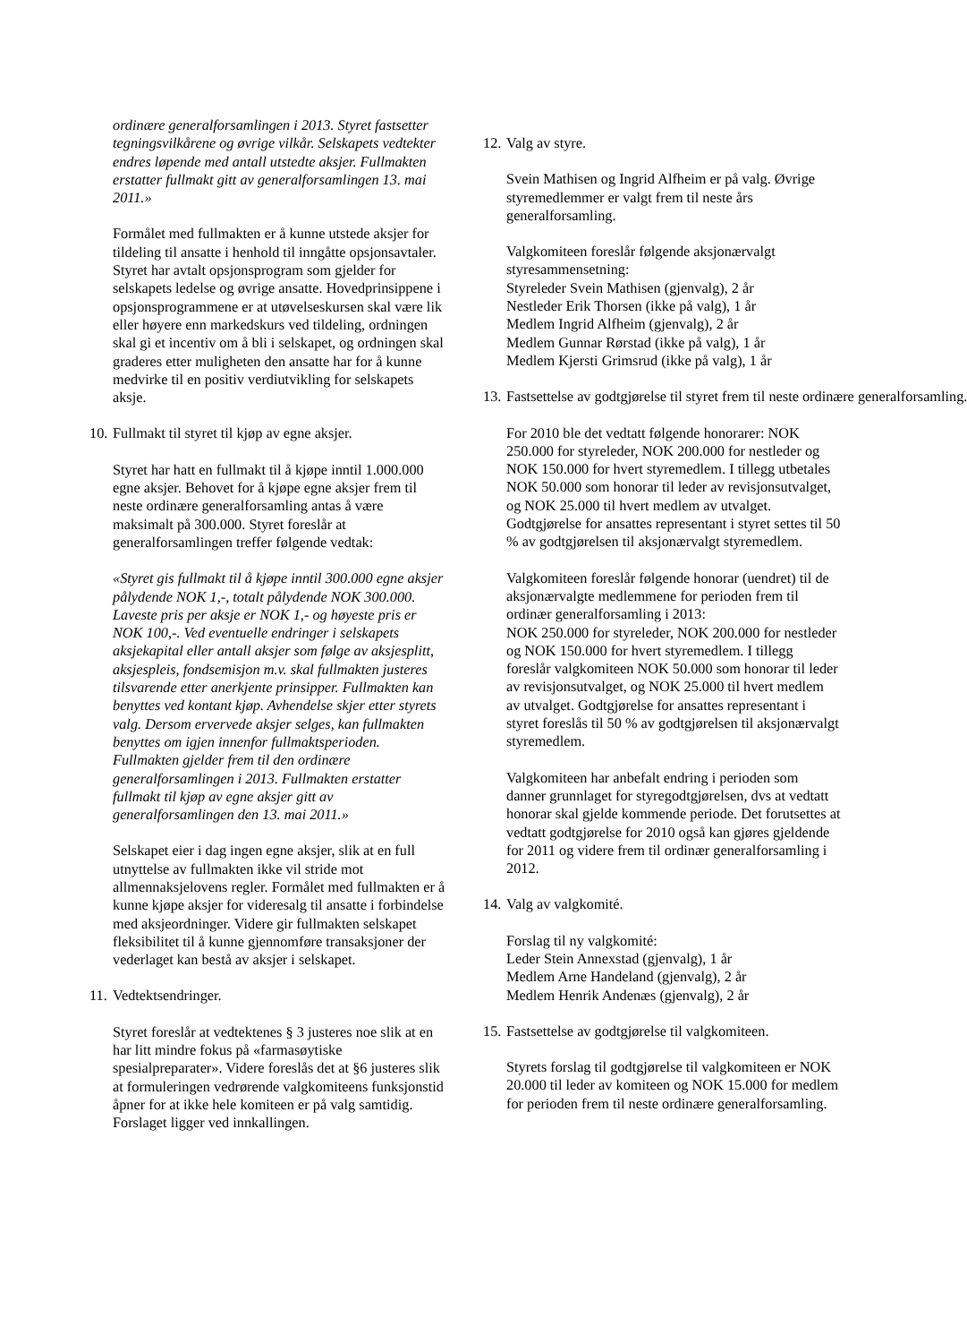ordinære generalforsamlingen i 2013. Styret fastsetter tegningsvilkårene og øvrige vilkår. Selskapets vedtekter endres løpende med antall utstedte aksjer. Fullmakten erstatter fullmakt gitt av generalforsamlingen 13. mai 2011.»
Formålet med fullmakten er å kunne utstede aksjer for tildeling til ansatte i henhold til inngåtte opsjonsavtaler. Styret har avtalt opsjonsprogram som gjelder for selskapets ledelse og øvrige ansatte. Hovedprinsippene i opsjonsprogrammene er at utøvelseskursen skal være lik eller høyere enn markedskurs ved tildeling, ordningen skal gi et incentiv om å bli i selskapet, og ordningen skal graderes etter muligheten den ansatte har for å kunne medvirke til en positiv verdiutvikling for selskapets aksje.
10. Fullmakt til styret til kjøp av egne aksjer.
Styret har hatt en fullmakt til å kjøpe inntil 1.000.000 egne aksjer. Behovet for å kjøpe egne aksjer frem til neste ordinære generalforsamling antas å være maksimalt på 300.000. Styret foreslår at generalforsamlingen treffer følgende vedtak:
«Styret gis fullmakt til å kjøpe inntil 300.000 egne aksjer pålydende NOK 1,-, totalt pålydende NOK 300.000. Laveste pris per aksje er NOK 1,- og høyeste pris er NOK 100,-. Ved eventuelle endringer i selskapets aksjekapital eller antall aksjer som følge av aksjesplitt, aksjespleis, fondsemisjon m.v. skal fullmakten justeres tilsvarende etter anerkjente prinsipper. Fullmakten kan benyttes ved kontant kjøp. Avhendelse skjer etter styrets valg. Dersom ervervede aksjer selges, kan fullmakten benyttes om igjen innenfor fullmaktsperioden. Fullmakten gjelder frem til den ordinære generalforsamlingen i 2013. Fullmakten erstatter fullmakt til kjøp av egne aksjer gitt av generalforsamlingen den 13. mai 2011.»
Selskapet eier i dag ingen egne aksjer, slik at en full utnyttelse av fullmakten ikke vil stride mot allmennaksjelovens regler. Formålet med fullmakten er å kunne kjøpe aksjer for videresalg til ansatte i forbindelse med aksjeordninger. Videre gir fullmakten selskapet fleksibilitet til å kunne gjennomføre transaksjoner der vederlaget kan bestå av aksjer i selskapet.
11. Vedtektsendringer.
Styret foreslår at vedtektenes § 3 justeres noe slik at en har litt mindre fokus på «farmasøytiske spesialpreparater». Videre foreslås det at §6 justeres slik at formuleringen vedrørende valgkomiteens funksjonstid åpner for at ikke hele komiteen er på valg samtidig. Forslaget ligger ved innkallingen.
12. Valg av styre.
Svein Mathisen og Ingrid Alfheim er på valg. Øvrige styremedlemmer er valgt frem til neste års generalforsamling.
Valgkomiteen foreslår følgende aksjonærvalgt styresammensetning:
Styreleder Svein Mathisen (gjenvalg), 2 år
Nestleder Erik Thorsen (ikke på valg), 1 år
Medlem Ingrid Alfheim (gjenvalg), 2 år
Medlem Gunnar Rørstad (ikke på valg), 1 år
Medlem Kjersti Grimsrud (ikke på valg), 1 år
13. Fastsettelse av godtgjørelse til styret frem til neste ordinære generalforsamling.
For 2010 ble det vedtatt følgende honorarer: NOK 250.000 for styreleder, NOK 200.000 for nestleder og NOK 150.000 for hvert styremedlem. I tillegg utbetales NOK 50.000 som honorar til leder av revisjonsutvalget, og NOK 25.000 til hvert medlem av utvalget. Godtgjørelse for ansattes representant i styret settes til 50 % av godtgjørelsen til aksjonærvalgt styremedlem.
Valgkomiteen foreslår følgende honorar (uendret) til de aksjonærvalgte medlemmene for perioden frem til ordinær generalforsamling i 2013:
NOK 250.000 for styreleder, NOK 200.000 for nestleder og NOK 150.000 for hvert styremedlem. I tillegg foreslår valgkomiteen NOK 50.000 som honorar til leder av revisjonsutvalget, og NOK 25.000 til hvert medlem av utvalget. Godtgjørelse for ansattes representant i styret foreslås til 50 % av godtgjørelsen til aksjonærvalgt styremedlem.
Valgkomiteen har anbefalt endring i perioden som danner grunnlaget for styregodtgjørelsen, dvs at vedtatt honorar skal gjelde kommende periode. Det forutsettes at vedtatt godtgjørelse for 2010 også kan gjøres gjeldende for 2011 og videre frem til ordinær generalforsamling i 2012.
14. Valg av valgkomité.
Forslag til ny valgkomité:
Leder Stein Annexstad (gjenvalg), 1 år
Medlem Arne Handeland (gjenvalg), 2 år
Medlem Henrik Andenæs (gjenvalg), 2 år
15. Fastsettelse av godtgjørelse til valgkomiteen.
Styrets forslag til godtgjørelse til valgkomiteen er NOK 20.000 til leder av komiteen og NOK 15.000 for medlem for perioden frem til neste ordinære generalforsamling.